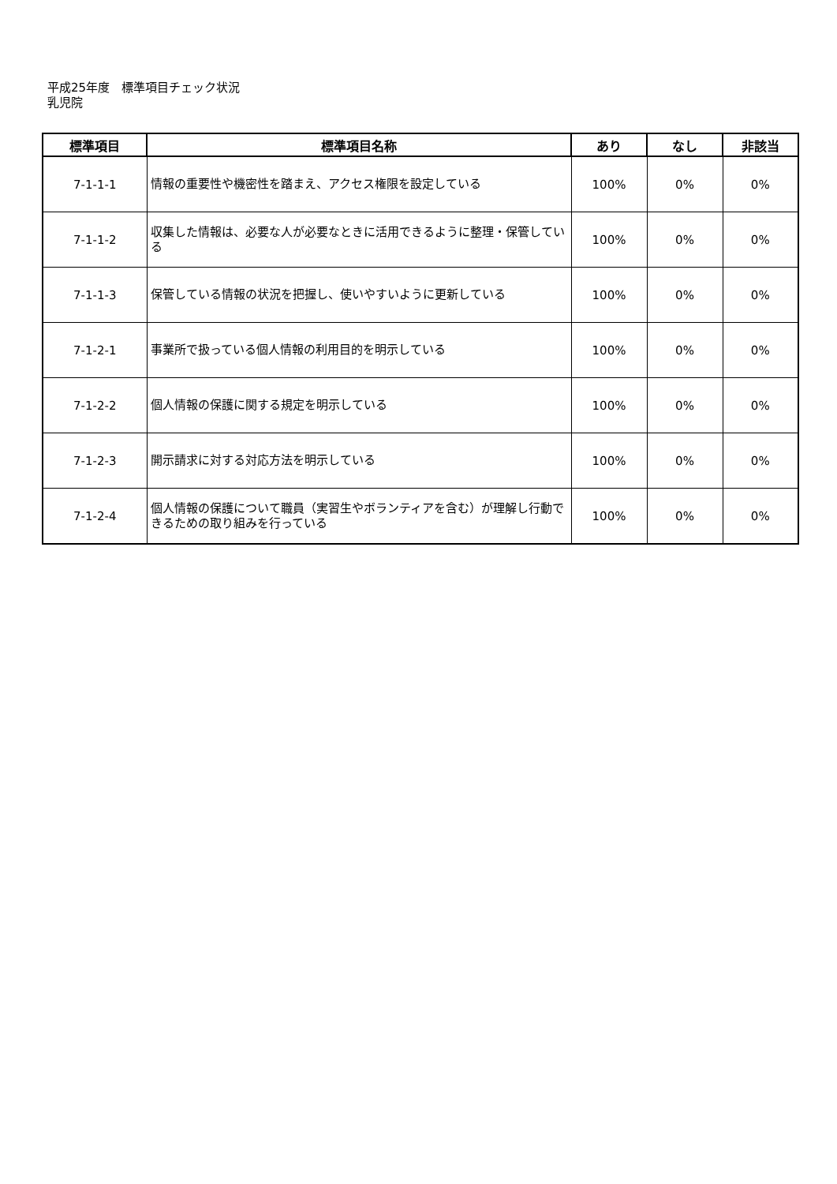平成25年度　標準項目チェック状況
乳児院
| 標準項目 | 標準項目名称 | あり | なし | 非該当 |
| --- | --- | --- | --- | --- |
| 7-1-1-1 | 情報の重要性や機密性を踏まえ、アクセス権限を設定している | 100% | 0% | 0% |
| 7-1-1-2 | 収集した情報は、必要な人が必要なときに活用できるように整理・保管している | 100% | 0% | 0% |
| 7-1-1-3 | 保管している情報の状況を把握し、使いやすいように更新している | 100% | 0% | 0% |
| 7-1-2-1 | 事業所で扱っている個人情報の利用目的を明示している | 100% | 0% | 0% |
| 7-1-2-2 | 個人情報の保護に関する規定を明示している | 100% | 0% | 0% |
| 7-1-2-3 | 開示請求に対する対応方法を明示している | 100% | 0% | 0% |
| 7-1-2-4 | 個人情報の保護について職員（実習生やボランティアを含む）が理解し行動できるための取り組みを行っている | 100% | 0% | 0% |